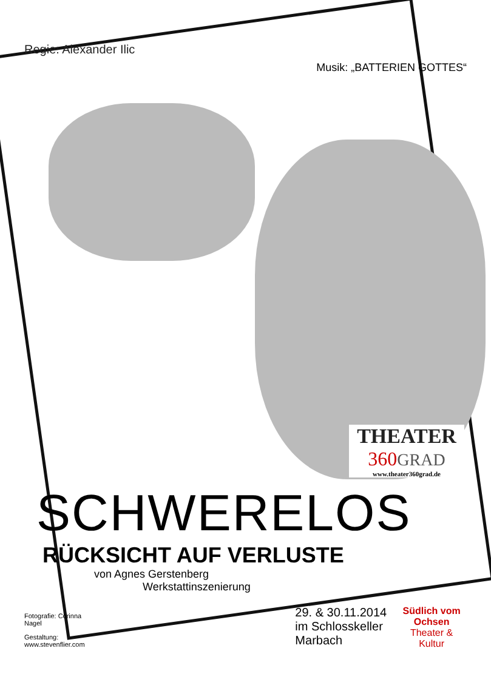Regie: Alexander Ilic
Musik: „BATTERIEN GOTTES“
THEATER
360 GRAD
www.theater360grad.de
SCHWERELOS
RÜCKSICHT AUF VERLUSTE
von Agnes Gerstenberg
Werkstattinszenierung
Fotografie: Corinna Nagel
Gestaltung: www.stevenflier.com
29. & 30.11.2014
im Schlosskeller Marbach
Südlich vom Ochsen
Theater & Kultur